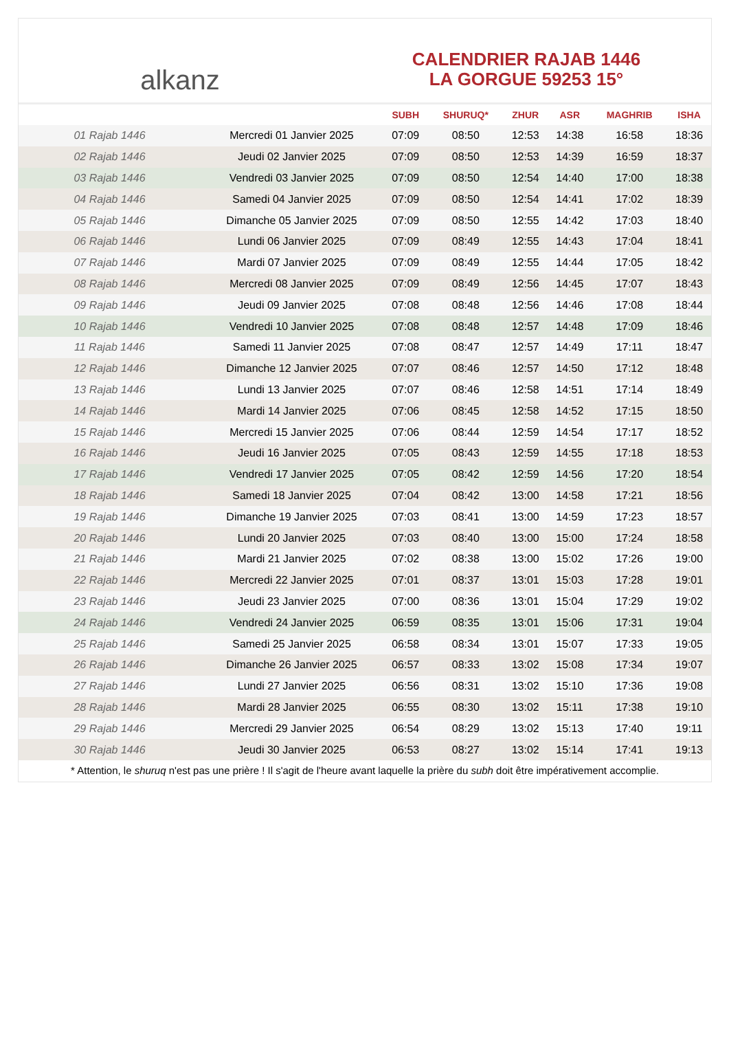alkanz
CALENDRIER RAJAB 1446
LA GORGUE 59253 15°
| | | SUBH | SHURUQ* | ZHUR | ASR | MAGHRIB | ISHA |
| --- | --- | --- | --- | --- | --- | --- | --- |
| 01 Rajab 1446 | Mercredi 01 Janvier 2025 | 07:09 | 08:50 | 12:53 | 14:38 | 16:58 | 18:36 |
| 02 Rajab 1446 | Jeudi 02 Janvier 2025 | 07:09 | 08:50 | 12:53 | 14:39 | 16:59 | 18:37 |
| 03 Rajab 1446 | Vendredi 03 Janvier 2025 | 07:09 | 08:50 | 12:54 | 14:40 | 17:00 | 18:38 |
| 04 Rajab 1446 | Samedi 04 Janvier 2025 | 07:09 | 08:50 | 12:54 | 14:41 | 17:02 | 18:39 |
| 05 Rajab 1446 | Dimanche 05 Janvier 2025 | 07:09 | 08:50 | 12:55 | 14:42 | 17:03 | 18:40 |
| 06 Rajab 1446 | Lundi 06 Janvier 2025 | 07:09 | 08:49 | 12:55 | 14:43 | 17:04 | 18:41 |
| 07 Rajab 1446 | Mardi 07 Janvier 2025 | 07:09 | 08:49 | 12:55 | 14:44 | 17:05 | 18:42 |
| 08 Rajab 1446 | Mercredi 08 Janvier 2025 | 07:09 | 08:49 | 12:56 | 14:45 | 17:07 | 18:43 |
| 09 Rajab 1446 | Jeudi 09 Janvier 2025 | 07:08 | 08:48 | 12:56 | 14:46 | 17:08 | 18:44 |
| 10 Rajab 1446 | Vendredi 10 Janvier 2025 | 07:08 | 08:48 | 12:57 | 14:48 | 17:09 | 18:46 |
| 11 Rajab 1446 | Samedi 11 Janvier 2025 | 07:08 | 08:47 | 12:57 | 14:49 | 17:11 | 18:47 |
| 12 Rajab 1446 | Dimanche 12 Janvier 2025 | 07:07 | 08:46 | 12:57 | 14:50 | 17:12 | 18:48 |
| 13 Rajab 1446 | Lundi 13 Janvier 2025 | 07:07 | 08:46 | 12:58 | 14:51 | 17:14 | 18:49 |
| 14 Rajab 1446 | Mardi 14 Janvier 2025 | 07:06 | 08:45 | 12:58 | 14:52 | 17:15 | 18:50 |
| 15 Rajab 1446 | Mercredi 15 Janvier 2025 | 07:06 | 08:44 | 12:59 | 14:54 | 17:17 | 18:52 |
| 16 Rajab 1446 | Jeudi 16 Janvier 2025 | 07:05 | 08:43 | 12:59 | 14:55 | 17:18 | 18:53 |
| 17 Rajab 1446 | Vendredi 17 Janvier 2025 | 07:05 | 08:42 | 12:59 | 14:56 | 17:20 | 18:54 |
| 18 Rajab 1446 | Samedi 18 Janvier 2025 | 07:04 | 08:42 | 13:00 | 14:58 | 17:21 | 18:56 |
| 19 Rajab 1446 | Dimanche 19 Janvier 2025 | 07:03 | 08:41 | 13:00 | 14:59 | 17:23 | 18:57 |
| 20 Rajab 1446 | Lundi 20 Janvier 2025 | 07:03 | 08:40 | 13:00 | 15:00 | 17:24 | 18:58 |
| 21 Rajab 1446 | Mardi 21 Janvier 2025 | 07:02 | 08:38 | 13:00 | 15:02 | 17:26 | 19:00 |
| 22 Rajab 1446 | Mercredi 22 Janvier 2025 | 07:01 | 08:37 | 13:01 | 15:03 | 17:28 | 19:01 |
| 23 Rajab 1446 | Jeudi 23 Janvier 2025 | 07:00 | 08:36 | 13:01 | 15:04 | 17:29 | 19:02 |
| 24 Rajab 1446 | Vendredi 24 Janvier 2025 | 06:59 | 08:35 | 13:01 | 15:06 | 17:31 | 19:04 |
| 25 Rajab 1446 | Samedi 25 Janvier 2025 | 06:58 | 08:34 | 13:01 | 15:07 | 17:33 | 19:05 |
| 26 Rajab 1446 | Dimanche 26 Janvier 2025 | 06:57 | 08:33 | 13:02 | 15:08 | 17:34 | 19:07 |
| 27 Rajab 1446 | Lundi 27 Janvier 2025 | 06:56 | 08:31 | 13:02 | 15:10 | 17:36 | 19:08 |
| 28 Rajab 1446 | Mardi 28 Janvier 2025 | 06:55 | 08:30 | 13:02 | 15:11 | 17:38 | 19:10 |
| 29 Rajab 1446 | Mercredi 29 Janvier 2025 | 06:54 | 08:29 | 13:02 | 15:13 | 17:40 | 19:11 |
| 30 Rajab 1446 | Jeudi 30 Janvier 2025 | 06:53 | 08:27 | 13:02 | 15:14 | 17:41 | 19:13 |
* Attention, le shuruq n'est pas une prière ! Il s'agit de l'heure avant laquelle la prière du subh doit être impérativement accomplie.